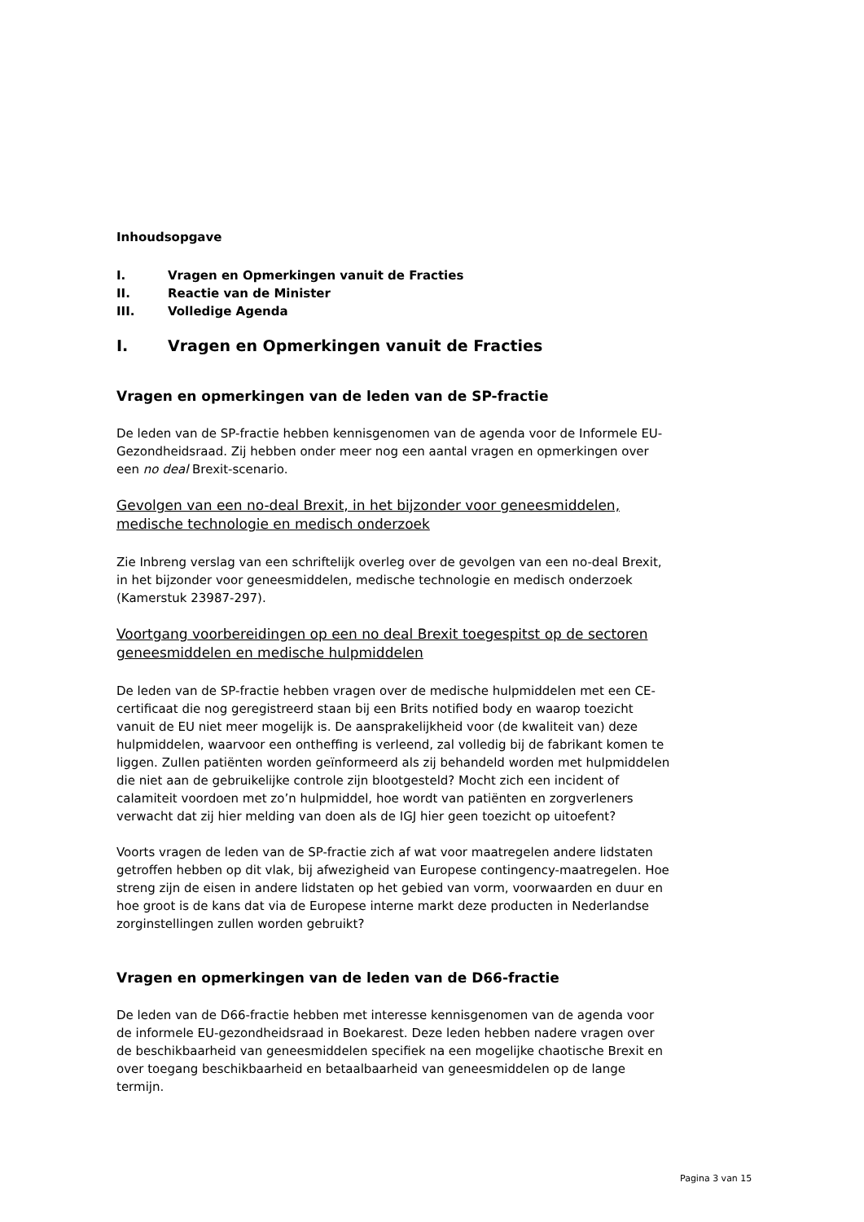Inhoudsopgave
I. Vragen en Opmerkingen vanuit de Fracties
II. Reactie van de Minister
III. Volledige Agenda
I. Vragen en Opmerkingen vanuit de Fracties
Vragen en opmerkingen van de leden van de SP-fractie
De leden van de SP-fractie hebben kennisgenomen van de agenda voor de Informele EU-Gezondheidsraad. Zij hebben onder meer nog een aantal vragen en opmerkingen over een no deal Brexit-scenario.
Gevolgen van een no-deal Brexit, in het bijzonder voor geneesmiddelen, medische technologie en medisch onderzoek
Zie Inbreng verslag van een schriftelijk overleg over de gevolgen van een no-deal Brexit, in het bijzonder voor geneesmiddelen, medische technologie en medisch onderzoek (Kamerstuk 23987-297).
Voortgang voorbereidingen op een no deal Brexit toegespitst op de sectoren geneesmiddelen en medische hulpmiddelen
De leden van de SP-fractie hebben vragen over de medische hulpmiddelen met een CE-certificaat die nog geregistreerd staan bij een Brits notified body en waarop toezicht vanuit de EU niet meer mogelijk is. De aansprakelijkheid voor (de kwaliteit van) deze hulpmiddelen, waarvoor een ontheffing is verleend, zal volledig bij de fabrikant komen te liggen. Zullen patiënten worden geïnformeerd als zij behandeld worden met hulpmiddelen die niet aan de gebruikelijke controle zijn blootgesteld? Mocht zich een incident of calamiteit voordoen met zo’n hulpmiddel, hoe wordt van patiënten en zorgverleners verwacht dat zij hier melding van doen als de IGJ hier geen toezicht op uitoefent?
Voorts vragen de leden van de SP-fractie zich af wat voor maatregelen andere lidstaten getroffen hebben op dit vlak, bij afwezigheid van Europese contingency-maatregelen. Hoe streng zijn de eisen in andere lidstaten op het gebied van vorm, voorwaarden en duur en hoe groot is de kans dat via de Europese interne markt deze producten in Nederlandse zorginstellingen zullen worden gebruikt?
Vragen en opmerkingen van de leden van de D66-fractie
De leden van de D66-fractie hebben met interesse kennisgenomen van de agenda voor de informele EU-gezondheidsraad in Boekarest. Deze leden hebben nadere vragen over de beschikbaarheid van geneesmiddelen specifiek na een mogelijke chaotische Brexit en over toegang beschikbaarheid en betaalbaarheid van geneesmiddelen op de lange termijn.
Pagina 3 van 15